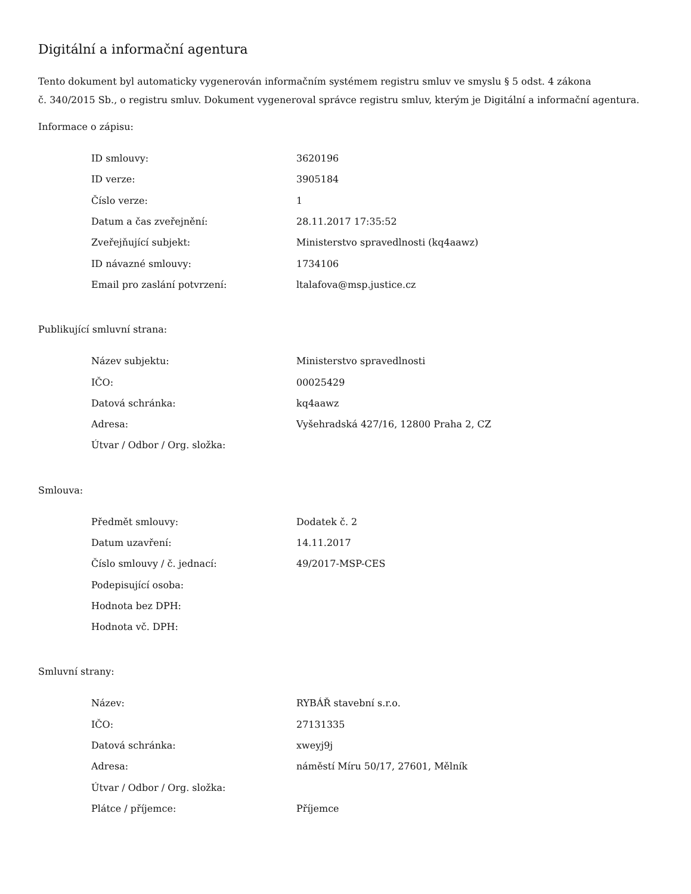Digitální a informační agentura
Tento dokument byl automaticky vygenerován informačním systémem registru smluv ve smyslu § 5 odst. 4 zákona
č. 340/2015 Sb., o registru smluv. Dokument vygeneroval správce registru smluv, kterým je Digitální a informační agentura.
Informace o zápisu:
| ID smlouvy: | 3620196 |
| ID verze: | 3905184 |
| Číslo verze: | 1 |
| Datum a čas zveřejnění: | 28.11.2017 17:35:52 |
| Zveřejňující subjekt: | Ministerstvo spravedlnosti (kq4aawz) |
| ID návazné smlouvy: | 1734106 |
| Email pro zaslání potvrzení: | ltalafova@msp.justice.cz |
Publikující smluvní strana:
| Název subjektu: | Ministerstvo spravedlnosti |
| IČO: | 00025429 |
| Datová schránka: | kq4aawz |
| Adresa: | Vyšehradská 427/16, 12800 Praha 2, CZ |
| Útvar / Odbor / Org. složka: | |
Smlouva:
| Předmět smlouvy: | Dodatek č. 2 |
| Datum uzavření: | 14.11.2017 |
| Číslo smlouvy / č. jednací: | 49/2017-MSP-CES |
| Podepisující osoba: | |
| Hodnota bez DPH: | |
| Hodnota vč. DPH: | |
Smluvní strany:
| Název: | RYBÁŘ stavební s.r.o. |
| IČO: | 27131335 |
| Datová schránka: | xweyj9j |
| Adresa: | náměstí Míru 50/17, 27601, Mělník |
| Útvar / Odbor / Org. složka: | |
| Plátce / příjemce: | Příjemce |